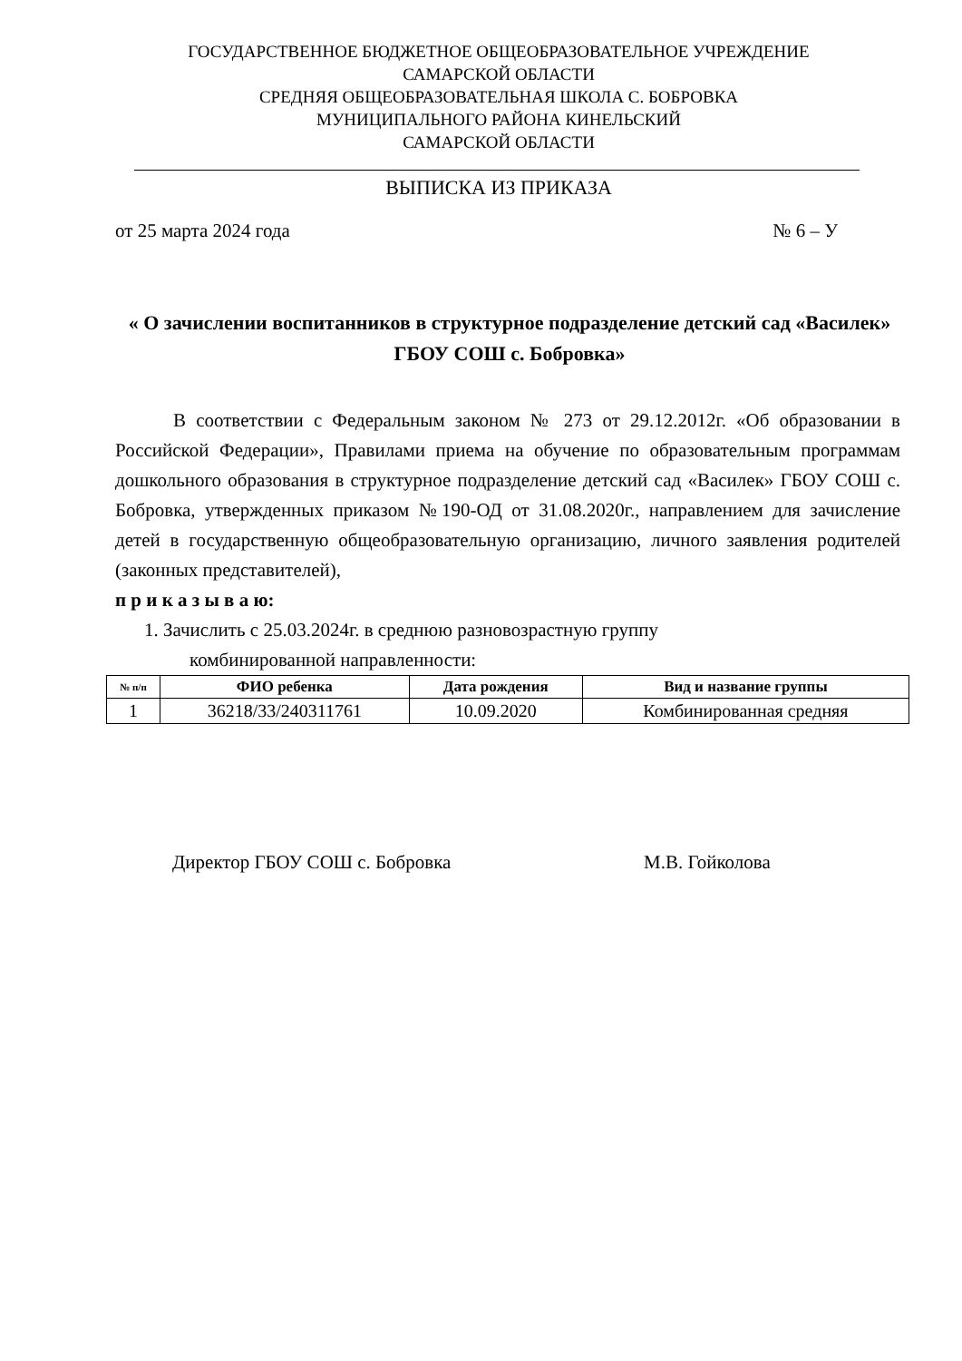ГОСУДАРСТВЕННОЕ БЮДЖЕТНОЕ ОБЩЕОБРАЗОВАТЕЛЬНОЕ УЧРЕЖДЕНИЕ
САМАРСКОЙ ОБЛАСТИ
СРЕДНЯЯ ОБЩЕОБРАЗОВАТЕЛЬНАЯ ШКОЛА С. БОБРОВКА
МУНИЦИПАЛЬНОГО РАЙОНА КИНЕЛЬСКИЙ
САМАРСКОЙ ОБЛАСТИ
ВЫПИСКА ИЗ ПРИКАЗА
от 25 марта 2024 года № 6 – У
« О зачислении воспитанников в структурное подразделение детский сад «Василек» ГБОУ СОШ с. Бобровка»
В соответствии с Федеральным законом № 273 от 29.12.2012г. «Об образовании в Российской Федерации», Правилами приема на обучение по образовательным программам дошкольного образования в структурное подразделение детский сад «Василек» ГБОУ СОШ с. Бобровка, утвержденных приказом №190-ОД от 31.08.2020г., направлением для зачисление детей в государственную общеобразовательную организацию, личного заявления родителей (законных представителей),
п р и к а з ы в а ю:
1. Зачислить с 25.03.2024г. в среднюю разновозрастную группу
комбинированной направленности:
| № п/п | ФИО ребенка | Дата рождения | Вид и название группы |
| --- | --- | --- | --- |
| 1 | 36218/33/240311761 | 10.09.2020 | Комбинированная средняя |
Директор ГБОУ СОШ с. Бобровка М.В. Гойколова